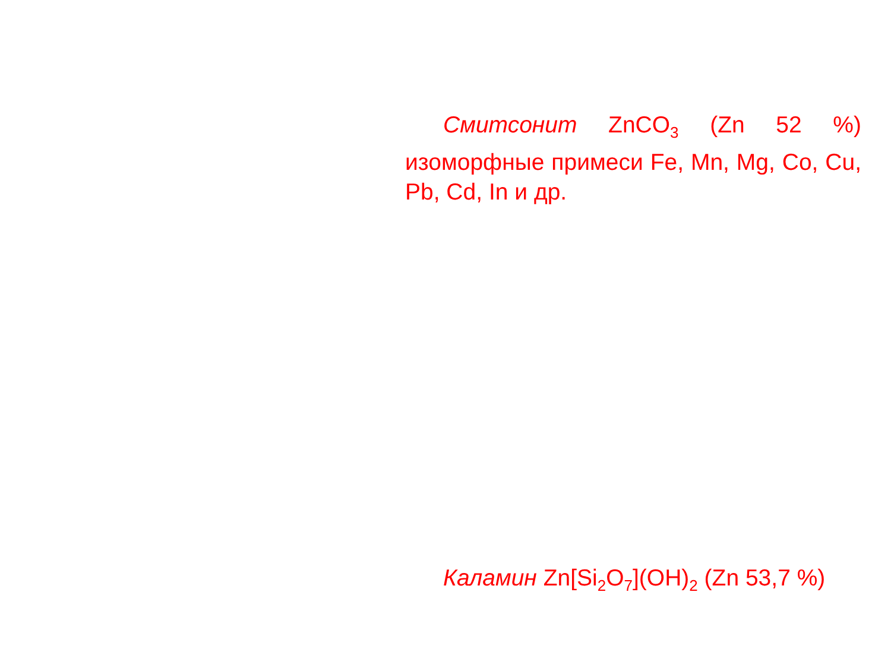Смитсонит ZnCO<sub>3</sub> (Zn 52 %) изоморфные примеси Fe, Mn, Mg, Co, Cu, Pb, Cd, In и др.
Каламин Zn[Si<sub>2</sub>O<sub>7</sub>](OH)<sub>2</sub> (Zn 53,7 %)